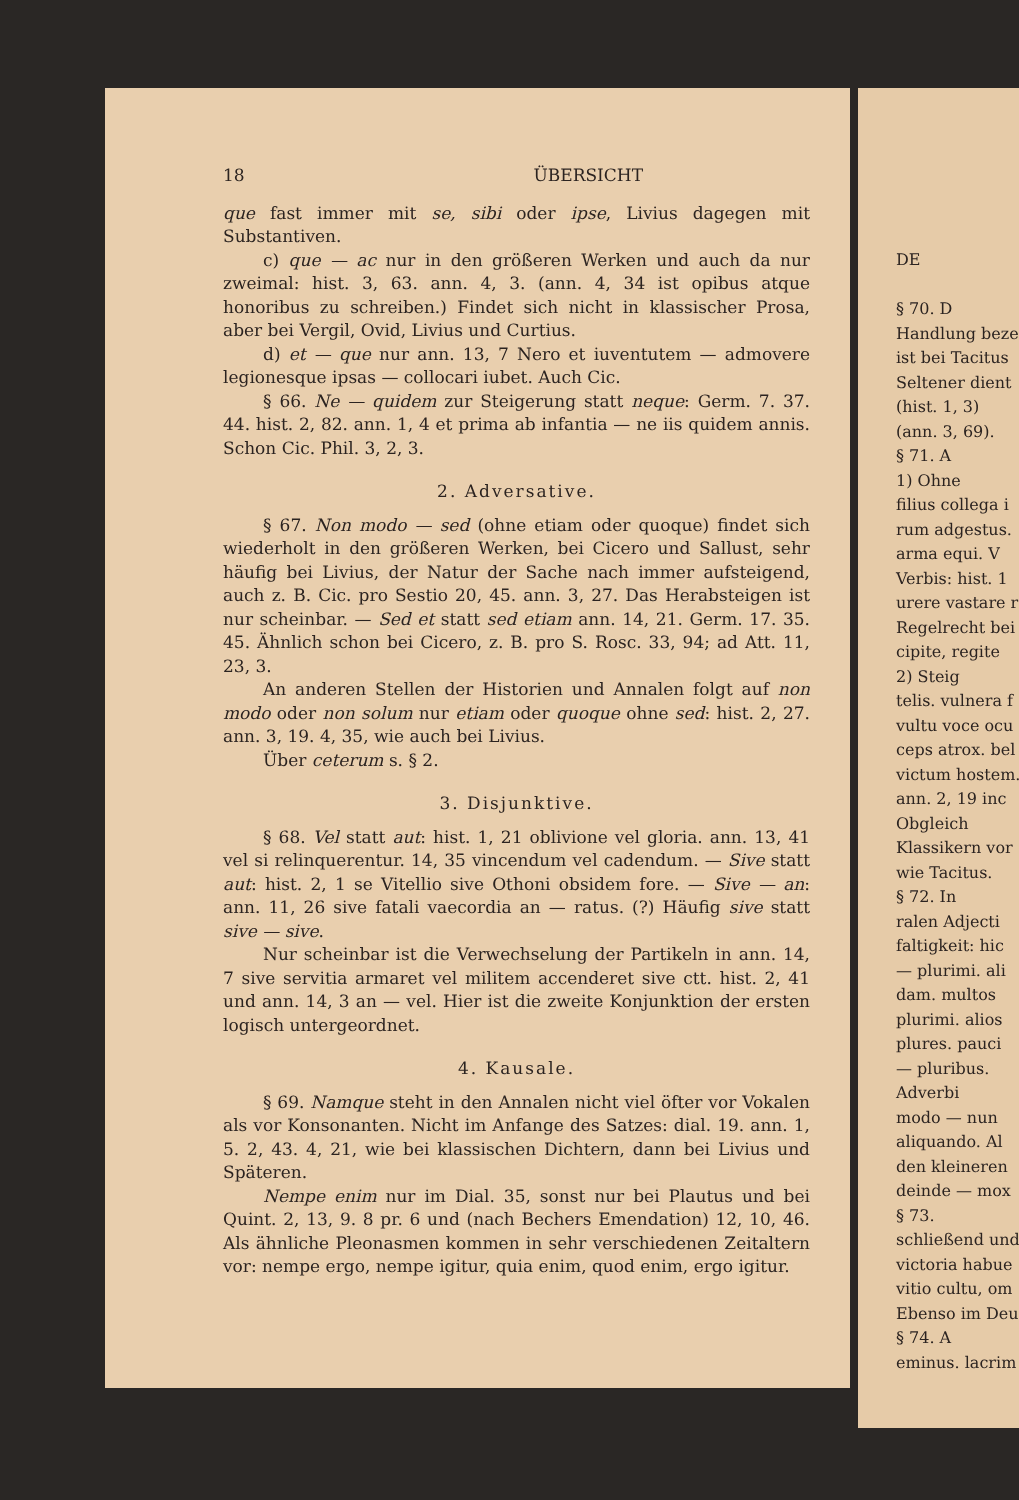18 ÜBERSICHT
que fast immer mit se, sibi oder ipse, Livius dagegen mit Substantiven.
c) que — ac nur in den größeren Werken und auch da nur zweimal: hist. 3, 63. ann. 4, 3. (ann. 4, 34 ist opibus atque honoribus zu schreiben.) Findet sich nicht in klassischer Prosa, aber bei Vergil, Ovid, Livius und Curtius.
d) et — que nur ann. 13, 7 Nero et iuventutem — admovere legionesque ipsas — collocari iubet. Auch Cic.
§ 66. Ne — quidem zur Steigerung statt neque: Germ. 7. 37. 44. hist. 2, 82. ann. 1, 4 et prima ab infantia — ne iis quidem annis. Schon Cic. Phil. 3, 2, 3.
2. Adversative.
§ 67. Non modo — sed (ohne etiam oder quoque) findet sich wiederholt in den größeren Werken, bei Cicero und Sallust, sehr häufig bei Livius, der Natur der Sache nach immer aufsteigend, auch z. B. Cic. pro Sestio 20, 45. ann. 3, 27. Das Herabsteigen ist nur scheinbar. — Sed et statt sed etiam ann. 14, 21. Germ. 17. 35. 45. Ähnlich schon bei Cicero, z. B. pro S. Rosc. 33, 94; ad Att. 11, 23, 3.
An anderen Stellen der Historien und Annalen folgt auf non modo oder non solum nur etiam oder quoque ohne sed: hist. 2, 27. ann. 3, 19. 4, 35, wie auch bei Livius.
Über ceterum s. § 2.
3. Disjunktive.
§ 68. Vel statt aut: hist. 1, 21 oblivione vel gloria. ann. 13, 41 vel si relinquerentur. 14, 35 vincendum vel cadendum. — Sive statt aut: hist. 2, 1 se Vitellio sive Othoni obsidem fore. — Sive — an: ann. 11, 26 sive fatali vaecordia an — ratus. (?) Häufig sive statt sive — sive.
Nur scheinbar ist die Verwechselung der Partikeln in ann. 14, 7 sive servitia armaret vel militem accenderet sive ctt. hist. 2, 41 und ann. 14, 3 an — vel. Hier ist die zweite Konjunktion der ersten logisch untergeordnet.
4. Kausale.
§ 69. Namque steht in den Annalen nicht viel öfter vor Vokalen als vor Konsonanten. Nicht im Anfange des Satzes: dial. 19. ann. 1, 5. 2, 43. 4, 21, wie bei klassischen Dichtern, dann bei Livius und Späteren.
Nempe enim nur im Dial. 35, sonst nur bei Plautus und bei Quint. 2, 13, 9. 8 pr. 6 und (nach Bechers Emendation) 12, 10, 46. Als ähnliche Pleonasmen kommen in sehr verschiedenen Zeitaltern vor: nempe ergo, nempe igitur, quia enim, quod enim, ergo igitur.
DE
§ 70. D
Handlung beze
ist bei Tacitus
Seltener dient
(hist. 1, 3)
(ann. 3, 69).
§ 71. A
1) Ohne
filius collega i
rum adgestus.
arma equi. V
Verbis: hist. 1
urere vastare r
Regelrecht bei
cipite, regite
2) Steig
telis. vulnera f
vultu voce ocu
ceps atrox. bel
victum hostem.
ann. 2, 19 inc
Obgleich
Klassikern vor
wie Tacitus.
§ 72. In
ralen Adjecti
faltigkeit: hic
— plurimi. ali
dam. multos
plurimi. alios
plures. pauci
— pluribus.
Adverbi
modo — nun
aliquando. Al
den kleineren
deinde — mox
§ 73.
schließend und
victoria habue
vitio cultu, om
Ebenso im Deu
§ 74. A
eminus. lacrim